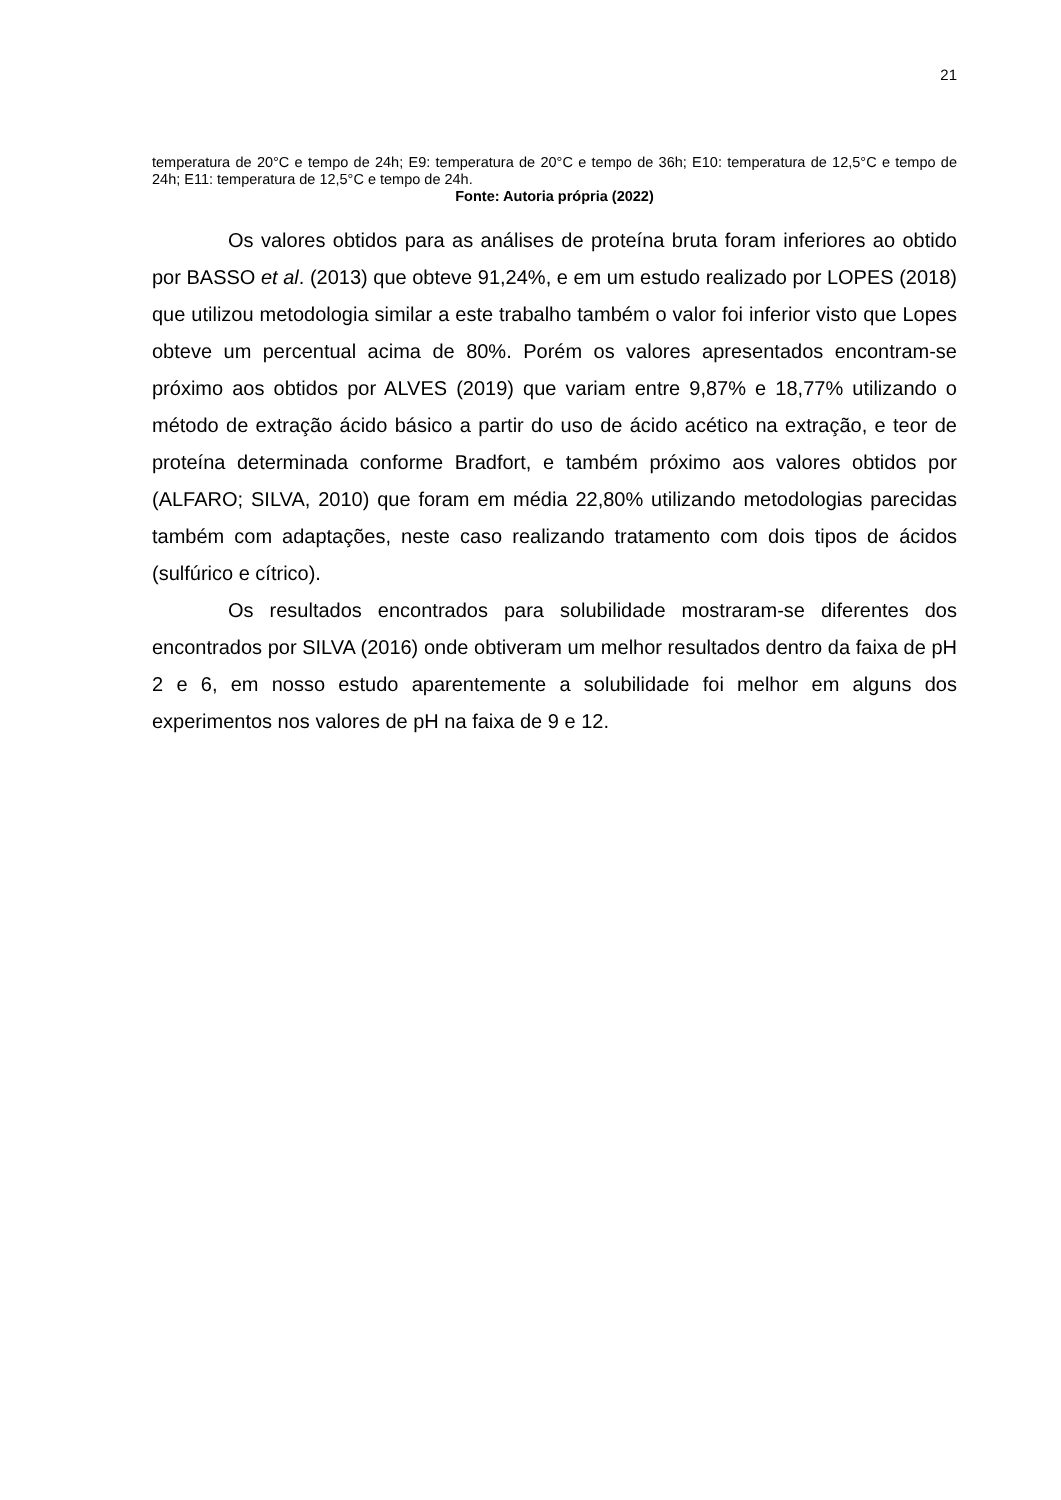21
temperatura de 20°C e tempo de 24h; E9: temperatura de 20°C e tempo de 36h; E10: temperatura de 12,5°C e tempo de 24h; E11: temperatura de 12,5°C e tempo de 24h.
Fonte: Autoria própria (2022)
Os valores obtidos para as análises de proteína bruta foram inferiores ao obtido por BASSO et al. (2013) que obteve 91,24%, e em um estudo realizado por LOPES (2018) que utilizou metodologia similar a este trabalho também o valor foi inferior visto que Lopes obteve um percentual acima de 80%. Porém os valores apresentados encontram-se próximo aos obtidos por ALVES (2019) que variam entre 9,87% e 18,77% utilizando o método de extração ácido básico a partir do uso de ácido acético na extração, e teor de proteína determinada conforme Bradfort, e também próximo aos valores obtidos por (ALFARO; SILVA, 2010) que foram em média 22,80% utilizando metodologias parecidas também com adaptações, neste caso realizando tratamento com dois tipos de ácidos (sulfúrico e cítrico).
Os resultados encontrados para solubilidade mostraram-se diferentes dos encontrados por SILVA (2016) onde obtiveram um melhor resultados dentro da faixa de pH 2 e 6, em nosso estudo aparentemente a solubilidade foi melhor em alguns dos experimentos nos valores de pH na faixa de 9 e 12.